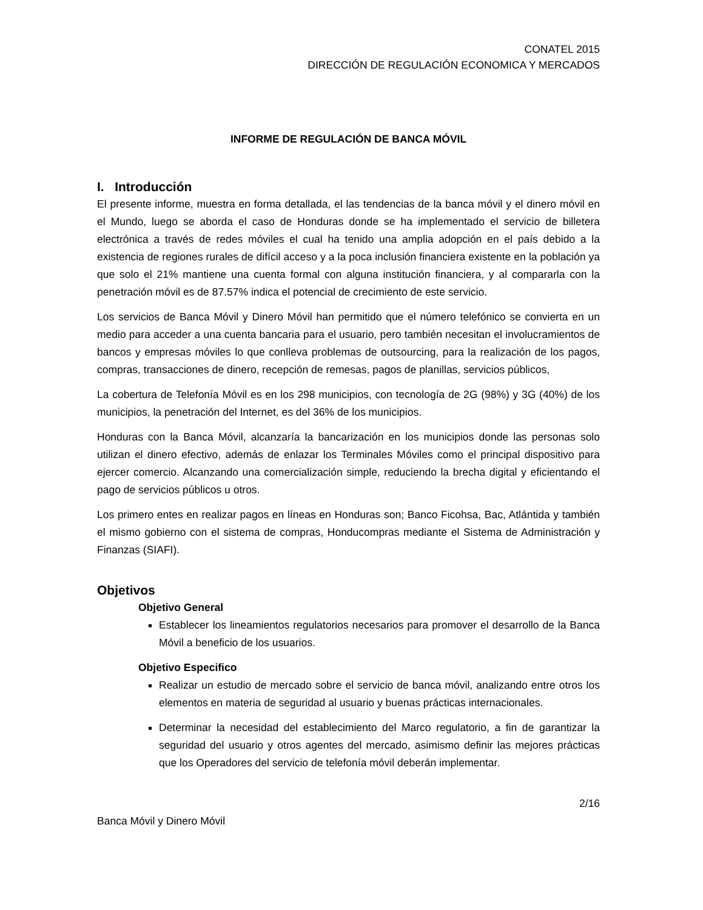CONATEL 2015
DIRECCIÓN DE REGULACIÓN ECONOMICA Y MERCADOS
INFORME DE REGULACIÓN DE BANCA MÓVIL
I. Introducción
El presente informe, muestra en forma detallada, el las tendencias de la banca móvil y el dinero móvil en el Mundo, luego se aborda el caso de Honduras donde se ha implementado el servicio de billetera electrónica a través de redes móviles el cual ha tenido una amplia adopción en el país debido a la existencia de regiones rurales de difícil acceso y a la poca inclusión financiera existente en la población ya que solo el 21% mantiene una cuenta formal con alguna institución financiera, y al compararla con la penetración móvil es de 87.57% indica el potencial de crecimiento de este servicio.
Los servicios de Banca Móvil y Dinero Móvil han permitido que el número telefónico se convierta en un medio para acceder a una cuenta bancaria para el usuario, pero también necesitan el involucramientos de bancos y empresas móviles lo que conlleva problemas de outsourcing, para la realización de los pagos, compras, transacciones de dinero, recepción de remesas, pagos de planillas, servicios públicos,
La cobertura de Telefonía Móvil es en los 298 municipios, con tecnología de 2G (98%) y 3G (40%) de los municipios, la penetración del Internet, es del 36% de los municipios.
Honduras con la Banca Móvil, alcanzaría la bancarización en los municipios donde las personas solo utilizan el dinero efectivo, además de enlazar los Terminales Móviles como el principal dispositivo para ejercer comercio. Alcanzando una comercialización simple, reduciendo la brecha digital y eficientando el pago de servicios públicos u otros.
Los primero entes en realizar pagos en líneas en Honduras son; Banco Ficohsa, Bac, Atlántida y también el mismo gobierno con el sistema de compras, Honducompras mediante el Sistema de Administración y Finanzas (SIAFI).
Objetivos
Objetivo General
Establecer los lineamientos regulatorios necesarios para promover el desarrollo de la Banca Móvil a beneficio de los usuarios.
Objetivo Especifico
Realizar un estudio de mercado sobre el servicio de banca móvil, analizando entre otros los elementos en materia de seguridad al usuario y buenas prácticas internacionales.
Determinar la necesidad del establecimiento del Marco regulatorio, a fin de garantizar la seguridad del usuario y otros agentes del mercado, asimismo definir las mejores prácticas que los Operadores del servicio de telefonía móvil deberán implementar.
2/16
Banca Móvil y Dinero Móvil